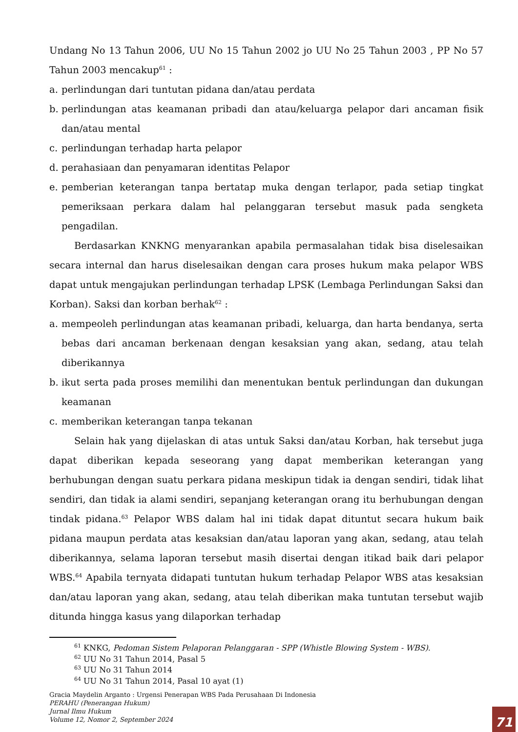Undang No 13 Tahun 2006, UU No 15 Tahun 2002 jo UU No 25 Tahun 2003 , PP No 57 Tahun 2003 mencakup<sup>61</sup> :
a. perlindungan dari tuntutan pidana dan/atau perdata
b. perlindungan atas keamanan pribadi dan atau/keluarga pelapor dari ancaman fisik dan/atau mental
c. perlindungan terhadap harta pelapor
d. perahasiaan dan penyamaran identitas Pelapor
e. pemberian keterangan tanpa bertatap muka dengan terlapor, pada setiap tingkat pemeriksaan perkara dalam hal pelanggaran tersebut masuk pada sengketa pengadilan.
Berdasarkan KNKNG menyarankan apabila permasalahan tidak bisa diselesaikan secara internal dan harus diselesaikan dengan cara proses hukum maka pelapor WBS dapat untuk mengajukan perlindungan terhadap LPSK (Lembaga Perlindungan Saksi dan Korban). Saksi dan korban berhak<sup>62</sup> :
a. mempeoleh perlindungan atas keamanan pribadi, keluarga, dan harta bendanya, serta bebas dari ancaman berkenaan dengan kesaksian yang akan, sedang, atau telah diberikannya
b. ikut serta pada proses memilihi dan menentukan bentuk perlindungan dan dukungan keamanan
c. memberikan keterangan tanpa tekanan
Selain hak yang dijelaskan di atas untuk Saksi dan/atau Korban, hak tersebut juga dapat diberikan kepada seseorang yang dapat memberikan keterangan yang berhubungan dengan suatu perkara pidana meskipun tidak ia dengan sendiri, tidak lihat sendiri, dan tidak ia alami sendiri, sepanjang keterangan orang itu berhubungan dengan tindak pidana.<sup>63</sup> Pelapor WBS dalam hal ini tidak dapat dituntut secara hukum baik pidana maupun perdata atas kesaksian dan/atau laporan yang akan, sedang, atau telah diberikannya, selama laporan tersebut masih disertai dengan itikad baik dari pelapor WBS.<sup>64</sup> Apabila ternyata didapati tuntutan hukum terhadap Pelapor WBS atas kesaksian dan/atau laporan yang akan, sedang, atau telah diberikan maka tuntutan tersebut wajib ditunda hingga kasus yang dilaporkan terhadap
<sup>61</sup> KNKG, Pedoman Sistem Pelaporan Pelanggaran - SPP (Whistle Blowing System - WBS).
<sup>62</sup> UU No 31 Tahun 2014, Pasal 5
<sup>63</sup> UU No 31 Tahun 2014
<sup>64</sup> UU No 31 Tahun 2014, Pasal 10 ayat (1)
Gracia Maydelin Arganto : Urgensi Penerapan WBS Pada Perusahaan Di Indonesia
PERAHU (Penerangan Hukum)
Jurnal Ilmu Hukum
Volume 12, Nomor 2, September 2024
71